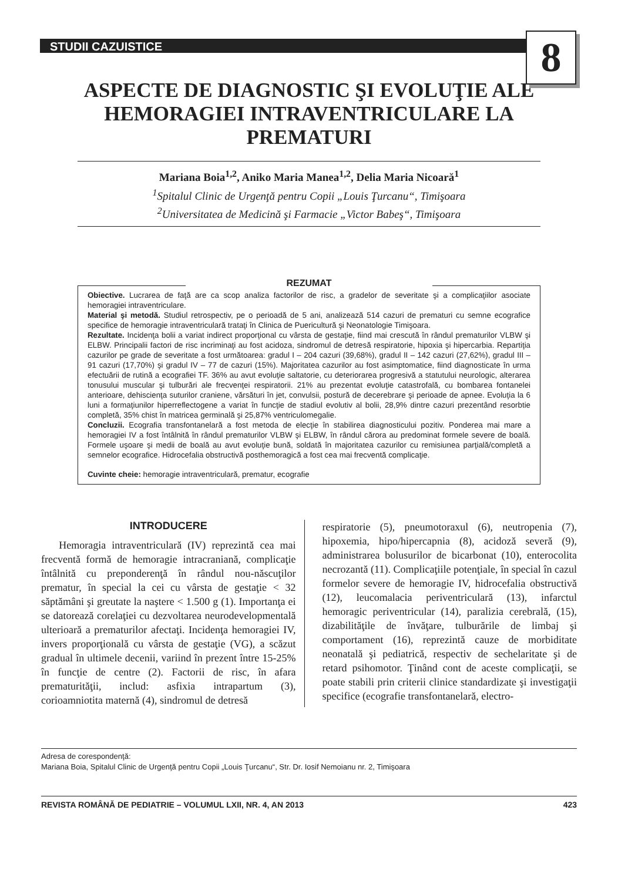STUDII CAZUISTICE
8
ASPECTE DE DIAGNOSTIC ŞI EVOLUŢIE ALE HEMORAGIEI INTRAVENTRICULARE LA PREMATURI
Mariana Boia<sup>1,2</sup>, Aniko Maria Manea<sup>1,2</sup>, Delia Maria Nicoară<sup>1</sup>
<sup>1</sup> Spitalul Clinic de Urgenţă pentru Copii „Louis Ţurcanu“, Timişoara
<sup>2</sup> Universitatea de Medicină şi Farmacie „Victor Babeş“, Timişoara
REZUMAT
Obiective. Lucrarea de faţă are ca scop analiza factorilor de risc, a gradelor de severitate şi a complicaţiilor asociate hemoragiei intraventriculare.
Material şi metodă. Studiul retrospectiv, pe o perioadă de 5 ani, analizează 514 cazuri de prematuri cu semne ecografice specifice de hemoragie intraventriculară trataţi în Clinica de Puericultură şi Neonatologie Timişoara.
Rezultate. Incidenţa bolii a variat indirect proporţional cu vârsta de gestaţie, fiind mai crescută în rândul prematurilor VLBW şi ELBW. Principalii factori de risc incriminaţi au fost acidoza, sindromul de detresă respiratorie, hipoxia şi hipercarbia. Repartiţia cazurilor pe grade de severitate a fost următoarea: gradul I – 204 cazuri (39,68%), gradul II – 142 cazuri (27,62%), gradul III – 91 cazuri (17,70%) şi gradul IV – 77 de cazuri (15%). Majoritatea cazurilor au fost asimptomatice, fiind diagnosticate în urma efectuării de rutină a ecografiei TF. 36% au avut evoluţie saltatorie, cu deteriorarea progresivă a statutului neurologic, alterarea tonusului muscular şi tulburări ale frecvenţei respiratorii. 21% au prezentat evoluţie catastrofală, cu bombarea fontanelei anterioare, dehiscienţa suturilor craniene, vărsături în jet, convulsii, postură de decerebrare şi perioade de apnee. Evoluţia la 6 luni a formaţiunilor hiperreflectogene a variat în funcţie de stadiul evolutiv al bolii, 28,9% dintre cazuri prezentând resorbtie completă, 35% chist în matricea germinală şi 25,87% ventriculomegalie.
Concluzii. Ecografia transfontanelară a fost metoda de elecţie în stabilirea diagnosticului pozitiv. Ponderea mai mare a hemoragiei IV a fost întâlnită în rândul prematurilor VLBW şi ELBW, în rândul cărora au predominat formele severe de boală. Formele uşoare şi medii de boală au avut evoluţie bună, soldată în majoritatea cazurilor cu remisiunea parţială/completă a semnelor ecografice. Hidrocefalia obstructivă posthemoragică a fost cea mai frecventă complicaţie.
Cuvinte cheie: hemoragie intraventriculară, prematur, ecografie
INTRODUCERE
Hemoragia intraventriculară (IV) reprezintă cea mai frecventă formă de hemoragie intracraniană, complicaţie întâlnită cu preponderenţă în rândul nou-născuţilor prematur, în special la cei cu vârsta de gestaţie < 32 săptămâni şi greutate la naştere < 1.500 g (1). Importanţa ei se datorează corelaţiei cu dezvoltarea neurodevelopmentală ulterioară a prematurilor afectaţi. Incidenţa hemoragiei IV, invers proporţională cu vârsta de gestaţie (VG), a scăzut gradual în ultimele decenii, variind în prezent între 15-25% în funcţie de centre (2). Factorii de risc, în afara prematurităţii, includ: asfixia intrapartum (3), corioamniotita maternă (4), sindromul de detresă
respiratorie (5), pneumotoraxul (6), neutropenia (7), hipoxemia, hipo/hipercapnia (8), acidoză severă (9), administrarea bolusurilor de bicarbonat (10), enterocolita necrozantă (11). Complicaţiile potenţiale, în special în cazul formelor severe de hemoragie IV, hidrocefalia obstructivă (12), leucomalacia periventriculară (13), infarctul hemoragic periventricular (14), paralizia cerebrală, (15), dizabilităţile de învăţare, tulburările de limbaj şi comportament (16), reprezintă cauze de morbiditate neonatală şi pediatrică, respectiv de sechelaritate şi de retard psihomotor. Ţinând cont de aceste complicaţii, se poate stabili prin criterii clinice standardizate şi investigaţii specifice (ecografie transfontanelară, electro-
Adresa de corespondenţă:
Mariana Boia, Spitalul Clinic de Urgenţă pentru Copii „Louis Ţurcanu“, Str. Dr. Iosif Nemoianu nr. 2, Timişoara
REVISTA ROMÂNĂ DE PEDIATRIE – VOLUMUL LXII, NR. 4, AN 2013 423